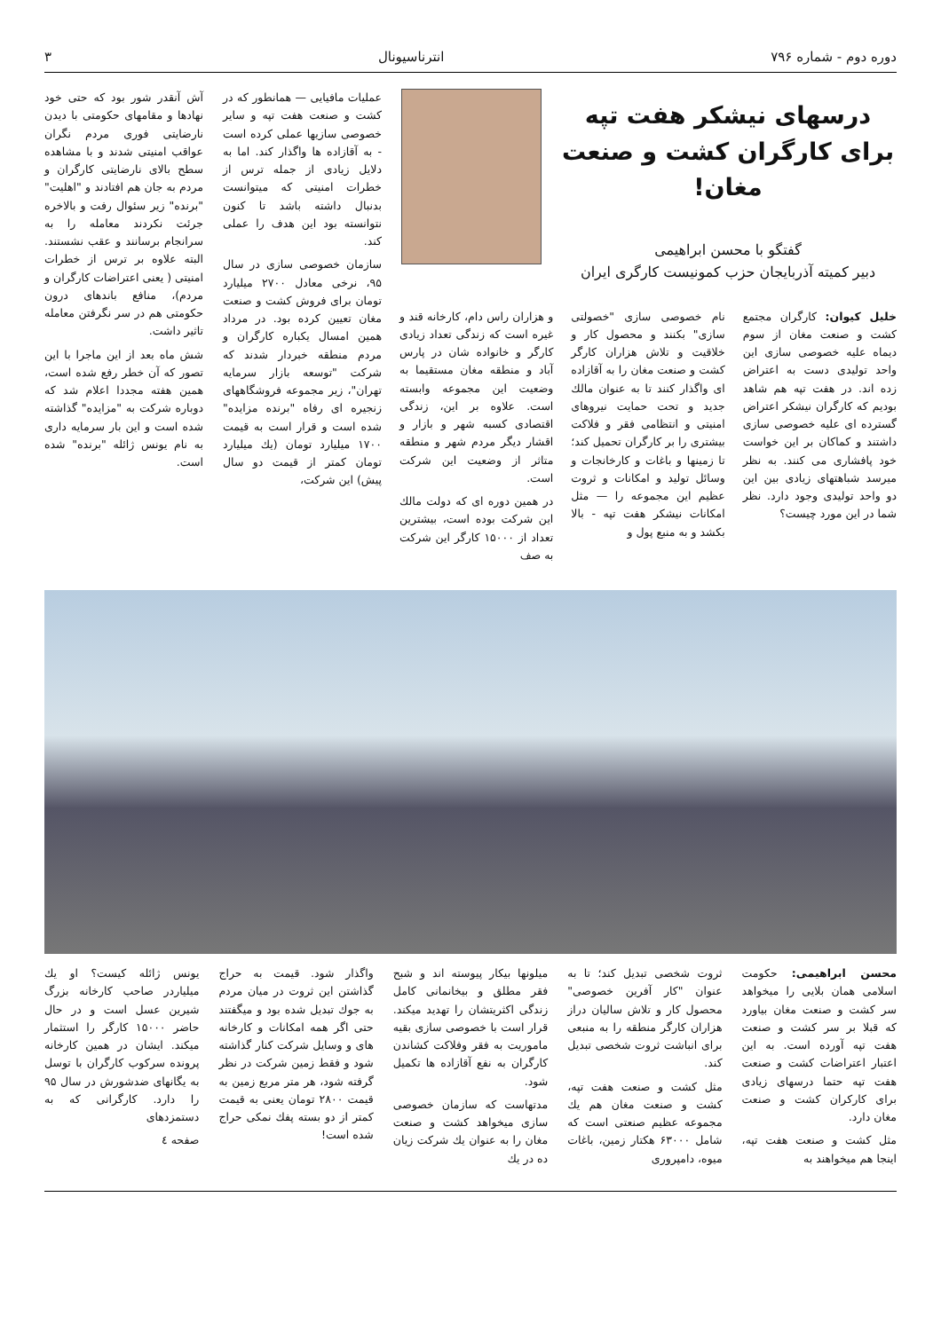دوره دوم - شماره ۷۹۶ انترناسیونال ۳
درسهای نیشکر هفت تپه
برای کارگران کشت و صنعت مغان!
گفتگو با محسن ابراهیمی
دبیر کمیته آذربایجان حزب کمونیست کارگری ایران
خلیل کیوان: کارگران مجتمع کشت و صنعت مغان از سوم دیماه علیه خصوصی سازی این واحد تولیدی دست به اعتراض زده اند. در هفت تپه هم شاهد بودیم که کارگران نیشکر اعتراض گسترده ای علیه خصوصی سازی داشتند و کماکان بر این خواست خود پافشاری می کنند. به نظر میرسد شباهتهای زیادی بین این دو واحد تولیدی وجود دارد. نظر شما در این مورد چیست؟
نام خصوصی سازی "خصولتی سازی" بکنند و محصول کار و خلاقیت و تلاش هزاران کارگر کشت و صنعت مغان را به آقازاده ای واگذار کنند تا به عنوان مالك جدید و تحت حمایت نیروهای امنیتی و انتظامی فقر و فلاکت بیشتری را بر کارگران تحمیل کند؛ تا زمینها و باغات و کارخانجات و وسائل تولید و امکانات و ثروت عظیم این مجموعه را — مثل امکانات نیشکر هفت تپه - بالا بکشد و به منبع پول و
و هزاران راس دام، کارخانه قند و غیره است که زندگی تعداد زیادی کارگر و خانواده شان در پارس آباد و منطقه مغان مستقیما به وضعیت این مجموعه وابسته است. علاوه بر این، زندگی اقتصادی کسبه شهر و بازار و اقشار دیگر مردم شهر و منطقه متاثر از وضعیت این شرکت است.
در همین دوره ای که دولت مالك این شرکت بوده است، بیشترین تعداد از ۱۵۰۰۰ کارگر این شرکت به صف
عملیات مافیایی — همانطور که در کشت و صنعت هفت تپه و سایر خصوصی سازیها عملی کرده است - به آقازاده ها واگذار کند. اما به دلایل زیادی از جمله ترس از خطرات امنیتی که میتوانست بدنبال داشته باشد تا کنون نتوانسته بود این هدف را عملی کند.
سازمان خصوصی سازی در سال ۹۵، نرخی معادل ۲۷۰۰ میلیارد تومان برای فروش کشت و صنعت مغان تعیین کرده بود. در مرداد همین امسال یکباره کارگران و مردم منطقه خبردار شدند که شرکت "توسعه بازار سرمایه تهران"، زیر مجموعه فروشگاههای زنجیره ای رفاه "برنده مزایده" شده است و قرار است به قیمت ۱۷۰۰ میلیارد تومان (یك میلیارد تومان کمتر از قیمت دو سال پیش) این شرکت،
آش آنقدر شور بود که حتی خود نهادها و مقامهای حکومتی با دیدن نارضایتی فوری مردم نگران عواقب امنیتی شدند و با مشاهده سطح بالای نارضایتی کارگران و مردم به جان هم افتادند و "اهلیت" "برنده" زیر سئوال رفت و بالاخره جرئت نکردند معامله را به سرانجام برسانند و عقب نشستند. البته علاوه بر ترس از خطرات امنیتی ( یعنی اعتراضات کارگران و مردم)، منافع باندهای درون حکومتی هم در سر نگرفتن معامله تاثیر داشت.
شش ماه بعد از این ماجرا با این تصور که آن خطر رفع شده است، همین هفته مجددا اعلام شد که دوباره شرکت به "مزایده" گذاشته شده است و این بار سرمایه داری به نام یونس ژائله "برنده" شده است.
محسن ابراهیمی: حکومت اسلامی همان بلایی را میخواهد سر کشت و صنعت مغان بیاورد که قبلا بر سر کشت و صنعت هفت تپه آورده است. به این اعتبار اعتراضات کشت و صنعت هفت تپه حتما درسهای زیادی برای کارکران کشت و صنعت مغان دارد.
مثل کشت و صنعت هفت تپه، اینجا هم میخواهند به
ثروت شخصی تبدیل کند؛ تا به عنوان "کار آفرین خصوصی" محصول کار و تلاش سالیان دراز هزاران کارگر منطقه را به منبعی برای انباشت ثروت شخصی تبدیل کند.
مثل کشت و صنعت هفت تپه، کشت و صنعت مغان هم یك مجموعه عظیم صنعتی است که شامل ۶۳۰۰۰ هکتار زمین، باغات میوه، دامپروری
میلونها بیکار پیوسته اند و شبح فقر مطلق و بیخانمانی کامل زندگی اکثریتشان را تهدید میکند. قرار است با خصوصی سازی بقیه ماموریت به فقر وفلاکت کشاندن کارگران به نفع آقازاده ها تکمیل شود.
مدتهاست که سازمان خصوصی سازی میخواهد کشت و صنعت مغان را به عنوان یك شرکت زیان ده در یك
واگذار شود. قیمت به حراج گذاشتن این ثروت در میان مردم به جوك تبدیل شده بود و میگفتند حتی اگر همه امکانات و کارخانه های و وسایل شرکت کنار گذاشته شود و فقط زمین شرکت در نظر گرفته شود، هر متر مربع زمین به قیمت ۲۸۰۰ تومان یعنی به قیمت کمتر از دو بسته پفك نمکی حراج شده است!
یونس ژائله کیست؟ او یك میلیاردر صاحب کارخانه بزرگ شیرین عسل است و در حال حاضر ۱۵۰۰۰ کارگر را استثمار میکند. ایشان در همین کارخانه پرونده سرکوب کارگران با توسل به یگانهای ضدشورش در سال ۹۵ را دارد. کارگرانی که به دستمزدهای
صفحه ٤